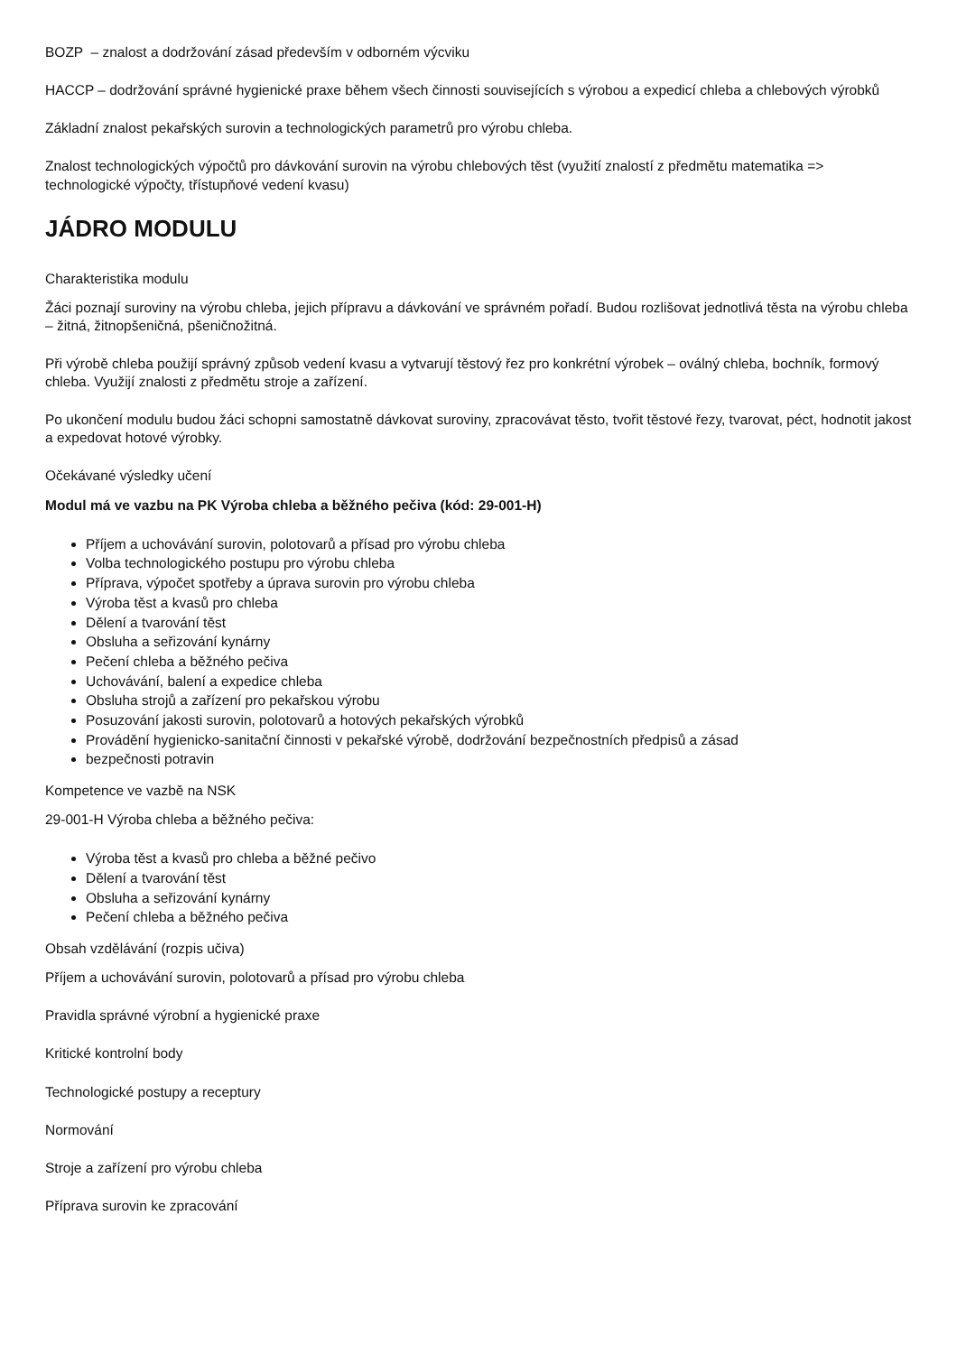BOZP – znalost a dodržování zásad především v odborném výcviku
HACCP – dodržování správné hygienické praxe během všech činnosti souvisejících s výrobou a expedicí chleba a chlebových výrobků
Základní znalost pekařských surovin a technologických parametrů pro výrobu chleba.
Znalost technologických výpočtů pro dávkování surovin na výrobu chlebových těst (využití znalostí z předmětu matematika => technologické výpočty, třístupňové vedení kvasu)
JÁDRO MODULU
Charakteristika modulu
Žáci poznají suroviny na výrobu chleba, jejich přípravu a dávkování ve správném pořadí. Budou rozlišovat jednotlivá těsta na výrobu chleba – žitná, žitnopšeničná, pšeničnožitná.
Při výrobě chleba použijí správný způsob vedení kvasu a vytvarují těstový řez pro konkrétní výrobek – oválný chleba, bochník, formový chleba. Využijí znalosti z předmětu stroje a zařízení.
Po ukončení modulu budou žáci schopni samostatně dávkovat suroviny, zpracovávat těsto, tvořit těstové řezy, tvarovat, péct, hodnotit jakost a expedovat hotové výrobky.
Očekávané výsledky učení
Modul má ve vazbu na PK Výroba chleba a běžného pečiva (kód: 29-001-H)
Příjem a uchovávání surovin, polotovarů a přísad pro výrobu chleba
Volba technologického postupu pro výrobu chleba
Příprava, výpočet spotřeby a úprava surovin pro výrobu chleba
Výroba těst a kvasů pro chleba
Dělení a tvarování těst
Obsluha a seřizování kynárny
Pečení chleba a běžného pečiva
Uchovávání, balení a expedice chleba
Obsluha strojů a zařízení pro pekařskou výrobu
Posuzování jakosti surovin, polotovarů a hotových pekařských výrobků
Provádění hygienicko-sanitační činnosti v pekařské výrobě, dodržování bezpečnostních předpisů a zásad
bezpečnosti potravin
Kompetence ve vazbě na NSK
29-001-H Výroba chleba a běžného pečiva:
Výroba těst a kvasů pro chleba a běžné pečivo
Dělení a tvarování těst
Obsluha a seřizování kynárny
Pečení chleba a běžného pečiva
Obsah vzdělávání (rozpis učiva)
Příjem a uchovávání surovin, polotovarů a přísad pro výrobu chleba
Pravidla správné výrobní a hygienické praxe
Kritické kontrolní body
Technologické postupy a receptury
Normování
Stroje a zařízení pro výrobu chleba
Příprava surovin ke zpracování